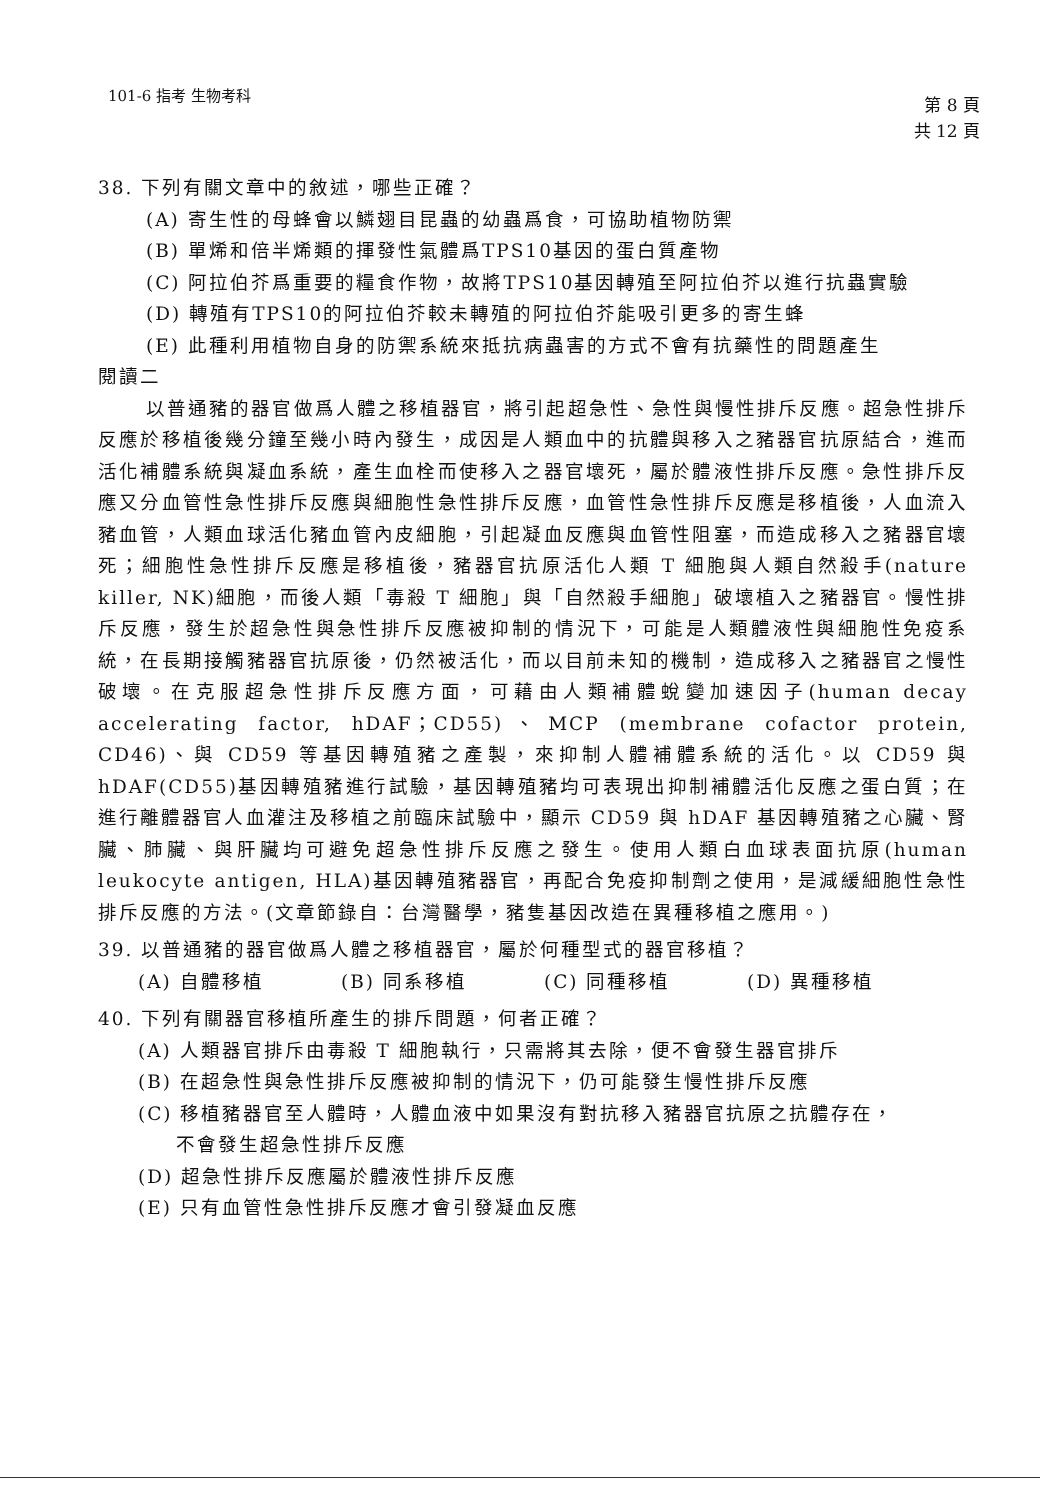101-6 指考 生物考科
第 8 頁
共 12 頁
38. 下列有關文章中的敘述，哪些正確？
(A) 寄生性的母蜂會以鱗翅目昆蟲的幼蟲爲食，可協助植物防禦
(B) 單烯和倍半烯類的揮發性氣體爲TPS10基因的蛋白質產物
(C) 阿拉伯芥爲重要的糧食作物，故將TPS10基因轉殖至阿拉伯芥以進行抗蟲實驗
(D) 轉殖有TPS10的阿拉伯芥較未轉殖的阿拉伯芥能吸引更多的寄生蜂
(E) 此種利用植物自身的防禦系統來抵抗病蟲害的方式不會有抗藥性的問題產生
閱讀二
以普通豬的器官做爲人體之移植器官，將引起超急性、急性與慢性排斥反應。超急性排斥反應於移植後幾分鐘至幾小時內發生，成因是人類血中的抗體與移入之豬器官抗原結合，進而活化補體系統與凝血系統，產生血栓而使移入之器官壞死，屬於體液性排斥反應。急性排斥反應又分血管性急性排斥反應與細胞性急性排斥反應，血管性急性排斥反應是移植後，人血流入豬血管，人類血球活化豬血管內皮細胞，引起凝血反應與血管性阻塞，而造成移入之豬器官壞死；細胞性急性排斥反應是移植後，豬器官抗原活化人類 T 細胞與人類自然殺手(nature killer, NK)細胞，而後人類「毒殺 T 細胞」與「自然殺手細胞」破壞植入之豬器官。慢性排斥反應，發生於超急性與急性排斥反應被抑制的情況下，可能是人類體液性與細胞性免疫系統，在長期接觸豬器官抗原後，仍然被活化，而以目前未知的機制，造成移入之豬器官之慢性破壞。在克服超急性排斥反應方面，可藉由人類補體蛻變加速因子(human decay accelerating factor, hDAF；CD55)、MCP (membrane cofactor protein, CD46)、與 CD59 等基因轉殖豬之產製，來抑制人體補體系統的活化。以 CD59 與 hDAF(CD55)基因轉殖豬進行試驗，基因轉殖豬均可表現出抑制補體活化反應之蛋白質；在進行離體器官人血灌注及移植之前臨床試驗中，顯示 CD59 與 hDAF 基因轉殖豬之心臟、腎臟、肺臟、與肝臟均可避免超急性排斥反應之發生。使用人類白血球表面抗原(human leukocyte antigen, HLA)基因轉殖豬器官，再配合免疫抑制劑之使用，是減緩細胞性急性排斥反應的方法。(文章節錄自：台灣醫學，豬隻基因改造在異種移植之應用。)
39. 以普通豬的器官做爲人體之移植器官，屬於何種型式的器官移植？
(A) 自體移植 (B) 同系移植 (C) 同種移植 (D) 異種移植
40. 下列有關器官移植所產生的排斥問題，何者正確？
(A) 人類器官排斥由毒殺 T 細胞執行，只需將其去除，便不會發生器官排斥
(B) 在超急性與急性排斥反應被抑制的情況下，仍可能發生慢性排斥反應
(C) 移植豬器官至人體時，人體血液中如果沒有對抗移入豬器官抗原之抗體存在，
不會發生超急性排斥反應
(D) 超急性排斥反應屬於體液性排斥反應
(E) 只有血管性急性排斥反應才會引發凝血反應